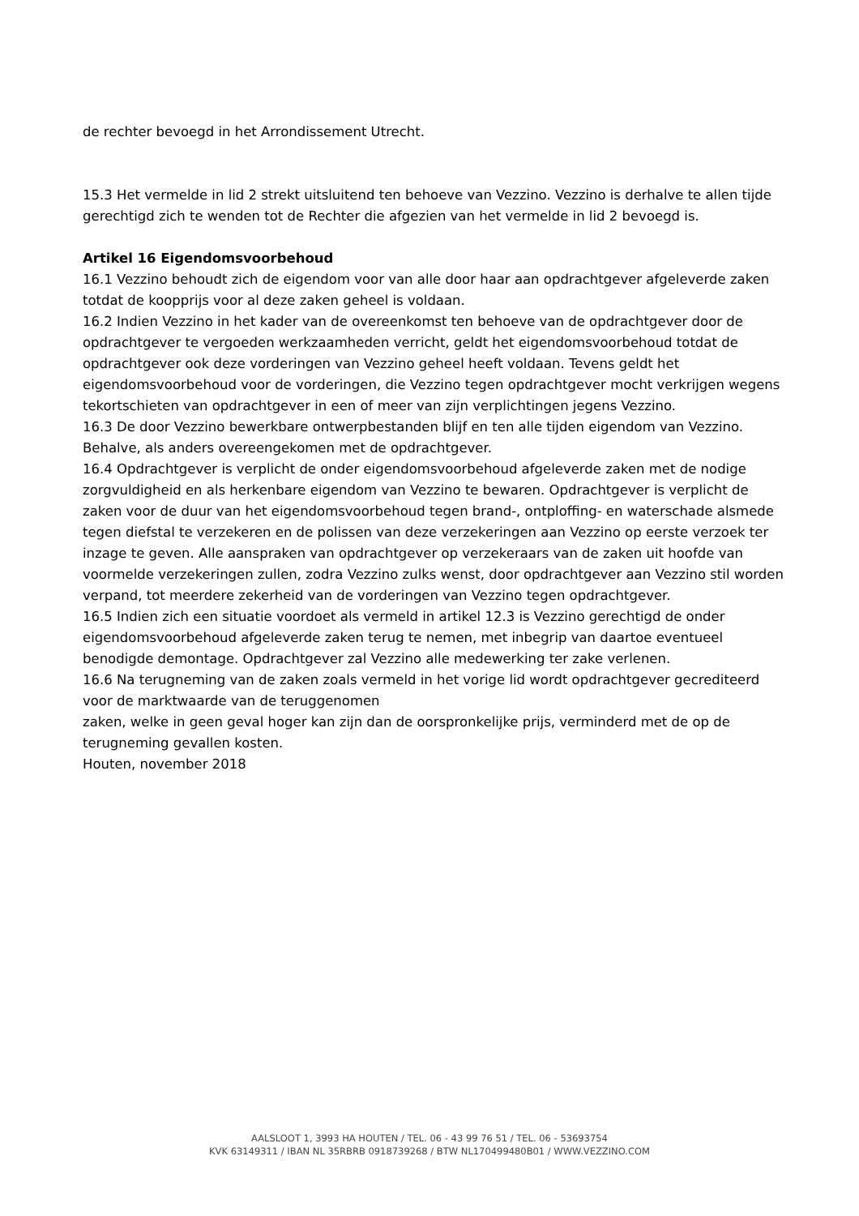de rechter bevoegd in het Arrondissement Utrecht.
15.3 Het vermelde in lid 2 strekt uitsluitend ten behoeve van Vezzino. Vezzino is derhalve te allen tijde gerechtigd zich te wenden tot de Rechter die afgezien van het vermelde in lid 2 bevoegd is.
Artikel 16 Eigendomsvoorbehoud
16.1 Vezzino behoudt zich de eigendom voor van alle door haar aan opdrachtgever afgeleverde zaken totdat de koopprijs voor al deze zaken geheel is voldaan.
16.2 Indien Vezzino in het kader van de overeenkomst ten behoeve van de opdrachtgever door de opdrachtgever te vergoeden werkzaamheden verricht, geldt het eigendomsvoorbehoud totdat de opdrachtgever ook deze vorderingen van Vezzino geheel heeft voldaan. Tevens geldt het eigendomsvoorbehoud voor de vorderingen, die Vezzino tegen opdrachtgever mocht verkrijgen wegens tekortschieten van opdrachtgever in een of meer van zijn verplichtingen jegens Vezzino.
16.3 De door Vezzino bewerkbare ontwerpbestanden blijf en ten alle tijden eigendom van Vezzino. Behalve, als anders overeengekomen met de opdrachtgever.
16.4 Opdrachtgever is verplicht de onder eigendomsvoorbehoud afgeleverde zaken met de nodige zorgvuldigheid en als herkenbare eigendom van Vezzino te bewaren. Opdrachtgever is verplicht de zaken voor de duur van het eigendomsvoorbehoud tegen brand-, ontploffing- en waterschade alsmede tegen diefstal te verzekeren en de polissen van deze verzekeringen aan Vezzino op eerste verzoek ter inzage te geven. Alle aanspraken van opdrachtgever op verzekeraars van de zaken uit hoofde van voormelde verzekeringen zullen, zodra Vezzino zulks wenst, door opdrachtgever aan Vezzino stil worden verpand, tot meerdere zekerheid van de vorderingen van Vezzino tegen opdrachtgever.
16.5 Indien zich een situatie voordoet als vermeld in artikel 12.3 is Vezzino gerechtigd de onder eigendomsvoorbehoud afgeleverde zaken terug te nemen, met inbegrip van daartoe eventueel benodigde demontage. Opdrachtgever zal Vezzino alle medewerking ter zake verlenen.
16.6 Na terugneming van de zaken zoals vermeld in het vorige lid wordt opdrachtgever gecrediteerd voor de marktwaarde van de teruggenomen
zaken, welke in geen geval hoger kan zijn dan de oorspronkelijke prijs, verminderd met de op de terugneming gevallen kosten.
Houten, november 2018
AALSLOOT 1, 3993 HA HOUTEN / TEL. 06 - 43 99 76 51 / TEL. 06 - 53693754
KVK 63149311 / IBAN NL 35RBRB 0918739268 / BTW NL170499480B01 / WWW.VEZZINO.COM